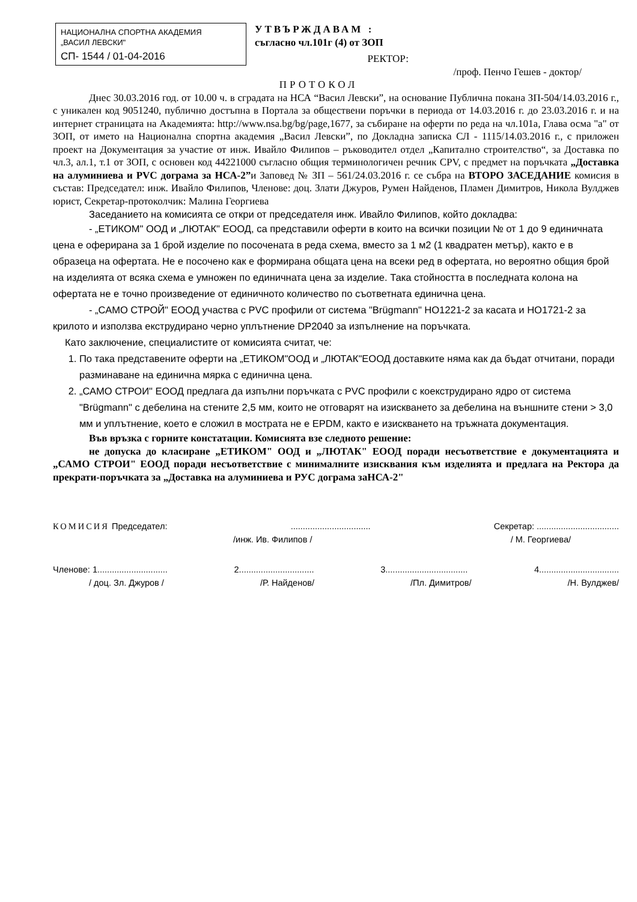НАЦИОНАЛНА СПОРТНА АКАДЕМИЯ
„ВАСИЛ ЛЕВСКИ"
СП- 1544 / 01-04-2016
УТВЪРЖДАВАМ :
съгласно чл.101г (4) от ЗОП
РЕКТОР:
/проф. Пенчо Гешев - доктор/
ПРОТОКОЛ
Днес 30.03.2016 год. от 10.00 ч. в сградата на НСА “Васил Левски”, на основание Публична покана ЗП-504/14.03.2016 г., с уникален код 9051240, публично достъпна в Портала за обществени поръчки в периода от 14.03.2016 г. до 23.03.2016 г. и на интернет страницата на Академията: http://www.nsa.bg/bg/page,1677, за събиране на оферти по реда на чл.101а, Глава осма "а" от ЗОП, от името на Национална спортна академия „Васил Левски”, по Докладна записка СЛ - 1115/14.03.2016 г., с приложен проект на Документация за участие от инж. Ивайло Филипов – ръководител отдел „Капитално строителство“, за Доставка по чл.3, ал.1, т.1 от ЗОП, с основен код 44221000 съгласно общия терминологичен речник CPV, с предмет на поръчката „Доставка на алуминиева и PVC дограма за НСА-2”и Заповед № ЗП – 561/24.03.2016 г. се събра на ВТОРО ЗАСЕДАНИЕ комисия в състав: Председател: инж. Ивайло Филипов, Членове: доц. Злати Джуров, Румен Найденов, Пламен Димитров, Никола Вулджев юрист, Секретар-протоколчик: Малина Георгиева
Заседанието на комисията се откри от председателя инж. Ивайло Филипов, който докладва:
- „ЕТИКОМ" ООД и „ЛЮТАК" ЕООД, са представили оферти в които на всички позиции № от 1 до 9 единичната цена е оферирана за 1 брой изделие по посочената в реда схема, вместо за 1 м2 (1 квадратен метър), както е в образеца на офертата. Не е посочено как е формирана общата цена на всеки ред в офертата, но вероятно общия брой на изделията от всяка схема е умножен по единичната цена за изделие. Така стойността в последната колона на офертата не е точно произведение от единичното количество по съответната единична цена.
- „САМО СТРОЙ" ЕООД участва с PVC профили от система "Brügmann" НО1221-2 за касата и НО1721-2 за крилото и използва екструдирано черно уплътнение DP2040 за изпълнение на поръчката.
Като заключение, специалистите от комисията считат, че:
1. По така представените оферти на „ЕТИКОМ"ООД и „ЛЮТАК"ЕООД доставките няма как да бъдат отчитани, поради разминаване на единична мярка с единична цена.
2. „САМО СТРОИ" ЕООД предлага да изпълни поръчката с PVC профили с коекструдирано ядро от система "Brügmann" с дебелина на стените 2,5 мм, които не отговарят на изискването за дебелина на външните стени > 3,0 мм и уплътнение, което е сложил в мострата не е EPDM, както е изискването на тръжната документация.
Във връзка с горните констатации. Комисията взе следното решение:
не допуска до класиране „ЕТИКОМ" ООД и „ЛЮТАК" ЕООД поради несъответствие е документацията и „САМО СТРОИ" ЕООД поради несъответствие с минималните изисквания към изделията и предлага на Ректора да прекрати-поръчката за „Доставка на алуминиева и РУС дограма заНСА-2"
КОМИСИЯ Председател:................................. Секретар: ..................................
/инж. Ив. Филипов / / М. Георгиева/
Членове: 1............................. 2............................... 3.................................. 4.................................
/ доц. Зл. Джуров / /Р. Найденов/ /Пл. Димитров/ /Н. Вулджев/